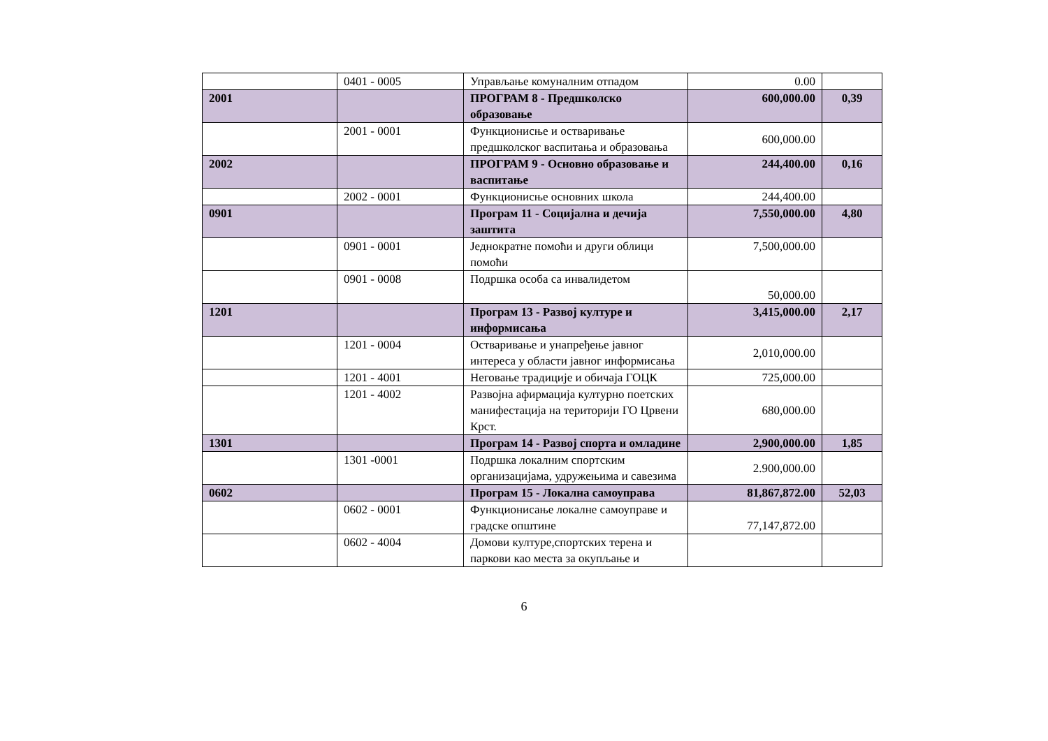| | 0401 - 0005 | Управљање комуналним отпадом | 0.00 | |
| 2001 | | ПРОГРАМ 8 - Предшколско образовање | 600,000.00 | 0,39 |
| | 2001 - 0001 | Функционисње и остваривање предшколског васпитања и образовања | 600,000.00 | |
| 2002 | | ПРОГРАМ 9 - Основно образовање и васпитање | 244,400.00 | 0,16 |
| | 2002 - 0001 | Функционисње основних школа | 244,400.00 | |
| 0901 | | Програм 11 - Социјална и дечија заштита | 7,550,000.00 | 4,80 |
| | 0901 - 0001 | Једнократне помоћи и други облици помоћи | 7,500,000.00 | |
| | 0901 - 0008 | Подршка особа са инвалидетом | 50,000.00 | |
| 1201 | | Програм 13 - Развој културе и информисања | 3,415,000.00 | 2,17 |
| | 1201 - 0004 | Остваривање и унапређење јавног интереса у области јавног информисања | 2,010,000.00 | |
| | 1201 - 4001 | Неговање традиције и обичаја ГОЦК | 725,000.00 | |
| | 1201 - 4002 | Развојна афирмација културно поетских манифестација на територији ГО Црвени Крст. | 680,000.00 | |
| 1301 | | Програм 14 - Развој спорта и омладине | 2,900,000.00 | 1,85 |
| | 1301 -0001 | Подршка локалним спортским организацијама, удружењима и савезима | 2.900,000.00 | |
| 0602 | | Програм 15 - Локална самоуправа | 81,867,872.00 | 52,03 |
| | 0602 - 0001 | Функционисање локалне самоуправе и градске општине | 77,147,872.00 | |
| | 0602 - 4004 | Домови културе,спортских терена и паркови као места за окупљање и | | |
6